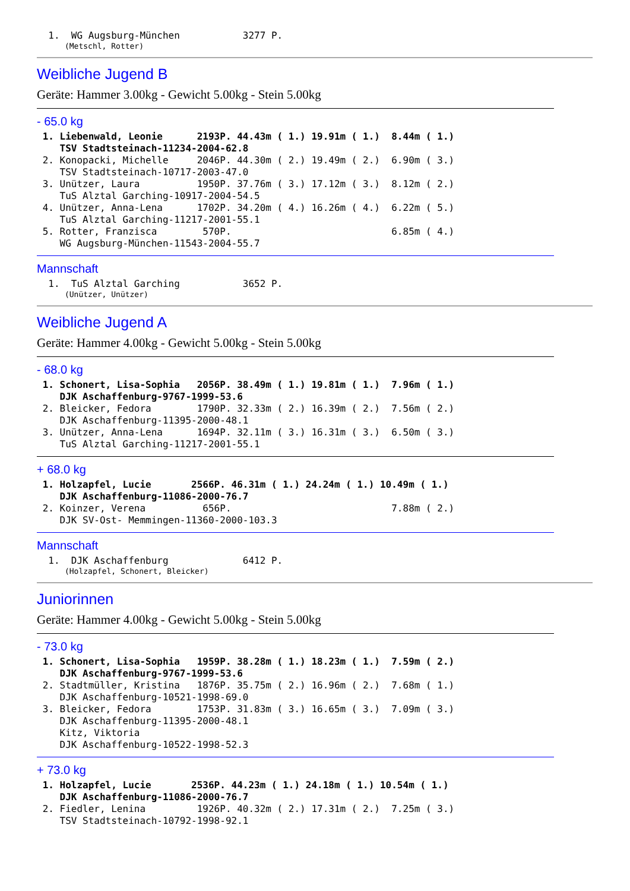1.  WG Augsburg-München           3277 P.
      (Metschl, Rotter)
Weibliche Jugend B
Geräte: Hammer 3.00kg - Gewicht 5.00kg - Stein 5.00kg
- 65.0 kg
 1. Liebenwald, Leonie      2193P. 44.43m ( 1.) 19.91m ( 1.)  8.44m ( 1.)
    TSV Stadtsteinach-11234-2004-62.8
 2. Konopacki, Michelle     2046P. 44.30m ( 2.) 19.49m ( 2.)  6.90m ( 3.)
    TSV Stadtsteinach-10717-2003-47.0
 3. Unützer, Laura          1950P. 37.76m ( 3.) 17.12m ( 3.)  8.12m ( 2.)
    TuS Alztal Garching-10917-2004-54.5
 4. Unützer, Anna-Lena      1702P. 34.20m ( 4.) 16.26m ( 4.)  6.22m ( 5.)
    TuS Alztal Garching-11217-2001-55.1
 5. Rotter, Franzisca        570P.                            6.85m ( 4.)
    WG Augsburg-München-11543-2004-55.7
Mannschaft
  1.  TuS Alztal Garching           3652 P.
      (Unützer, Unützer)
Weibliche Jugend A
Geräte: Hammer 4.00kg - Gewicht 5.00kg - Stein 5.00kg
- 68.0 kg
 1. Schonert, Lisa-Sophia   2056P. 38.49m ( 1.) 19.81m ( 1.)  7.96m ( 1.)
    DJK Aschaffenburg-9767-1999-53.6
 2. Bleicker, Fedora        1790P. 32.33m ( 2.) 16.39m ( 2.)  7.56m ( 2.)
    DJK Aschaffenburg-11395-2000-48.1
 3. Unützer, Anna-Lena      1694P. 32.11m ( 3.) 16.31m ( 3.)  6.50m ( 3.)
    TuS Alztal Garching-11217-2001-55.1
+ 68.0 kg
 1. Holzapfel, Lucie       2566P. 46.31m ( 1.) 24.24m ( 1.) 10.49m ( 1.)
    DJK Aschaffenburg-11086-2000-76.7
 2. Koinzer, Verena          656P.                            7.88m ( 2.)
    DJK SV-Ost- Memmingen-11360-2000-103.3
Mannschaft
  1.  DJK Aschaffenburg             6412 P.
      (Holzapfel, Schonert, Bleicker)
Juniorinnen
Geräte: Hammer 4.00kg - Gewicht 5.00kg - Stein 5.00kg
- 73.0 kg
 1. Schonert, Lisa-Sophia   1959P. 38.28m ( 1.) 18.23m ( 1.)  7.59m ( 2.)
    DJK Aschaffenburg-9767-1999-53.6
 2. Stadtmüller, Kristina   1876P. 35.75m ( 2.) 16.96m ( 2.)  7.68m ( 1.)
    DJK Aschaffenburg-10521-1998-69.0
 3. Bleicker, Fedora        1753P. 31.83m ( 3.) 16.65m ( 3.)  7.09m ( 3.)
    DJK Aschaffenburg-11395-2000-48.1
    Kitz, Viktoria
    DJK Aschaffenburg-10522-1998-52.3
+ 73.0 kg
 1. Holzapfel, Lucie       2536P. 44.23m ( 1.) 24.18m ( 1.) 10.54m ( 1.)
    DJK Aschaffenburg-11086-2000-76.7
 2. Fiedler, Lenina         1926P. 40.32m ( 2.) 17.31m ( 2.)  7.25m ( 3.)
    TSV Stadtsteinach-10792-1998-92.1